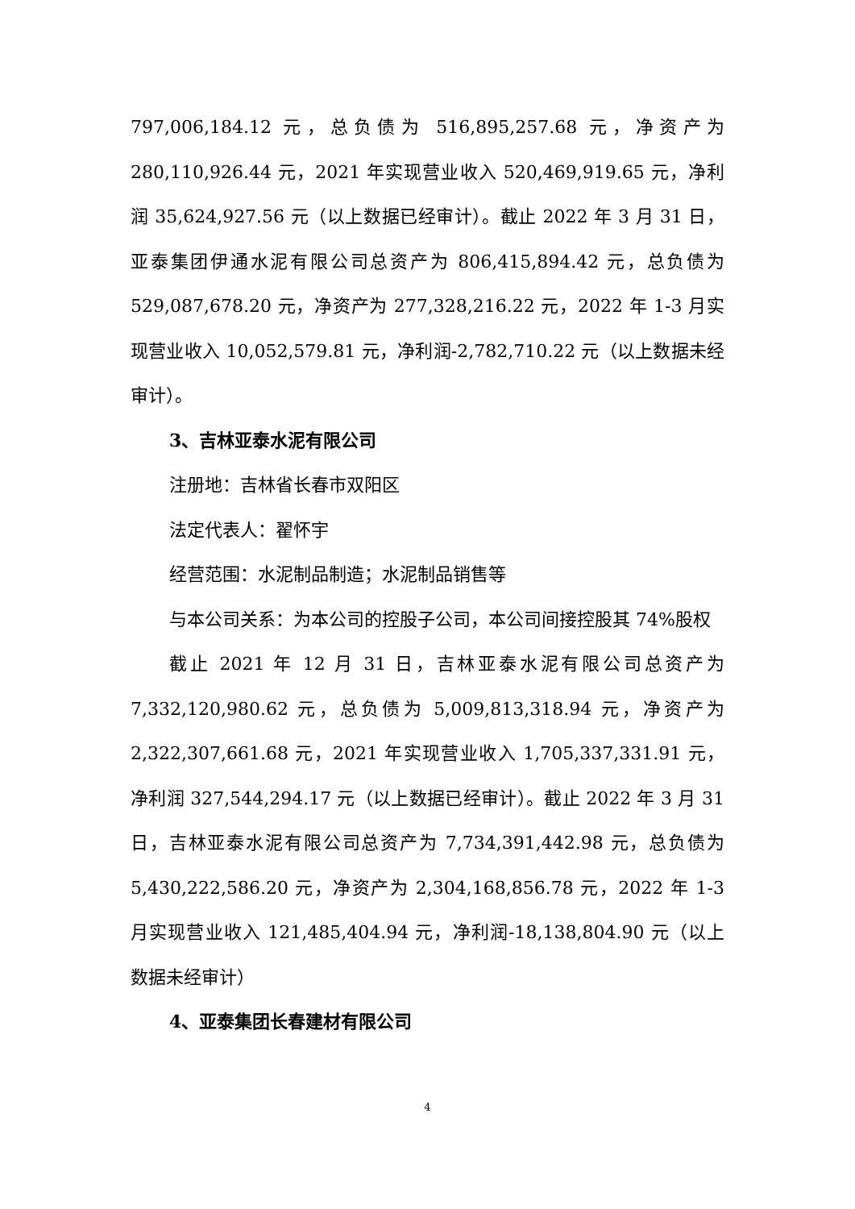797,006,184.12 元，总负债为 516,895,257.68 元，净资产为 280,110,926.44 元，2021 年实现营业收入 520,469,919.65 元，净利润 35,624,927.56 元（以上数据已经审计）。截止 2022 年 3 月 31 日，亚泰集团伊通水泥有限公司总资产为 806,415,894.42 元，总负债为 529,087,678.20 元，净资产为 277,328,216.22 元，2022 年 1-3 月实现营业收入 10,052,579.81 元，净利润-2,782,710.22 元（以上数据未经审计）。
3、吉林亚泰水泥有限公司
注册地：吉林省长春市双阳区
法定代表人：翟怀宇
经营范围：水泥制品制造；水泥制品销售等
与本公司关系：为本公司的控股子公司，本公司间接控股其 74%股权
截止 2021 年 12 月 31 日，吉林亚泰水泥有限公司总资产为 7,332,120,980.62 元，总负债为 5,009,813,318.94 元，净资产为 2,322,307,661.68 元，2021 年实现营业收入 1,705,337,331.91 元，净利润 327,544,294.17 元（以上数据已经审计）。截止 2022 年 3 月 31 日，吉林亚泰水泥有限公司总资产为 7,734,391,442.98 元，总负债为 5,430,222,586.20 元，净资产为 2,304,168,856.78 元，2022 年 1-3 月实现营业收入 121,485,404.94 元，净利润-18,138,804.90 元（以上数据未经审计）
4、亚泰集团长春建材有限公司
4